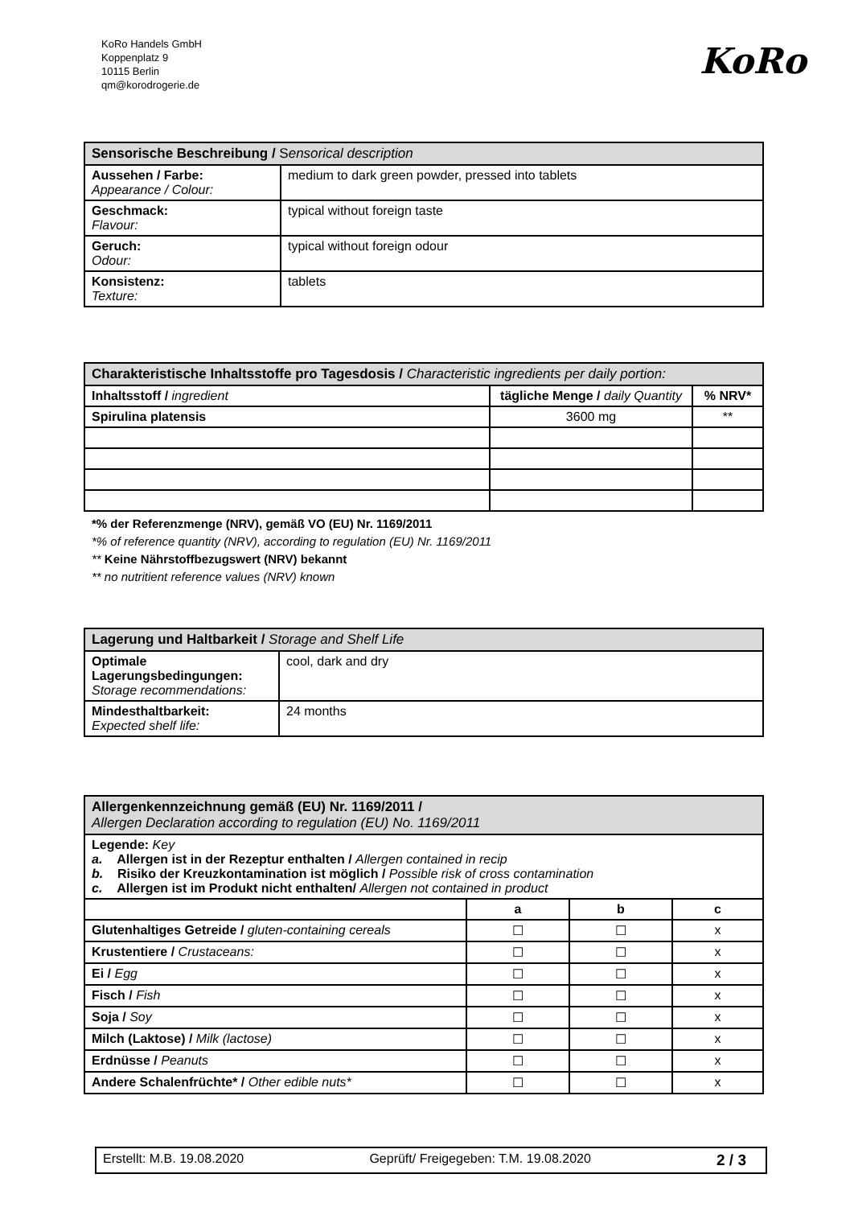KoRo Handels GmbH
Koppenplatz 9
10115 Berlin
qm@korodrogerie.de
KoRo
| Sensorische Beschreibung / S ensorical description | |
| --- | --- |
| Aussehen / Farbe: Appearance / Colour: | medium to dark green powder, pressed into tablets |
| Geschmack: Flavour: | typical without foreign taste |
| Geruch: Odour: | typical without foreign odour |
| Konsistenz: Texture: | tablets |
| Charakteristische Inhaltsstoffe pro Tagesdosis / Characteristic ingredients per daily portion: | | |
| --- | --- | --- |
| Inhaltsstoff / ingredient | tägliche Menge / daily Quantity | % NRV* |
| Spirulina platensis | 3600 mg | ** |
*% der Referenzmenge (NRV), gemäß VO (EU) Nr. 1169/2011
*% of reference quantity (NRV), according to regulation (EU) Nr. 1169/2011
** Keine Nährstoffbezugswert (NRV) bekannt
** no nutritient reference values (NRV) known
| Lagerung und Haltbarkeit / Storage and Shelf Life | |
| --- | --- |
| Optimale Lagerungsbedingungen: Storage recommendations: | cool, dark and dry |
| Mindesthaltbarkeit: Expected shelf life: | 24 months |
| Allergenkennzeichnung gemäß (EU) Nr. 1169/2011 / Allergen Declaration according to regulation (EU) No. 1169/2011 | | | |
| --- | --- | --- | --- |
| Legende: Key a. Allergen ist in der Rezeptur enthalten / Allergen contained in recip b. Risiko der Kreuzkontamination ist möglich / Possible risk of cross contamination c. Allergen ist im Produkt nicht enthalten/ Allergen not contained in product | | | |
| | a | b | c |
| Glutenhaltiges Getreide / gluten-containing cereals | ☐ | ☐ | x |
| Krustentiere / Crustaceans: | ☐ | ☐ | x |
| Ei / Egg | ☐ | ☐ | x |
| Fisch / Fish | ☐ | ☐ | x |
| Soja / Soy | ☐ | ☐ | x |
| Milch (Laktose) / Milk (lactose) | ☐ | ☐ | x |
| Erdnüsse / Peanuts | ☐ | ☐ | x |
| Andere Schalenfrüchte* / Other edible nuts* | ☐ | ☐ | x |
Erstellt: M.B. 19.08.2020 Geprüft/ Freigegeben: T.M. 19.08.2020 2 / 3